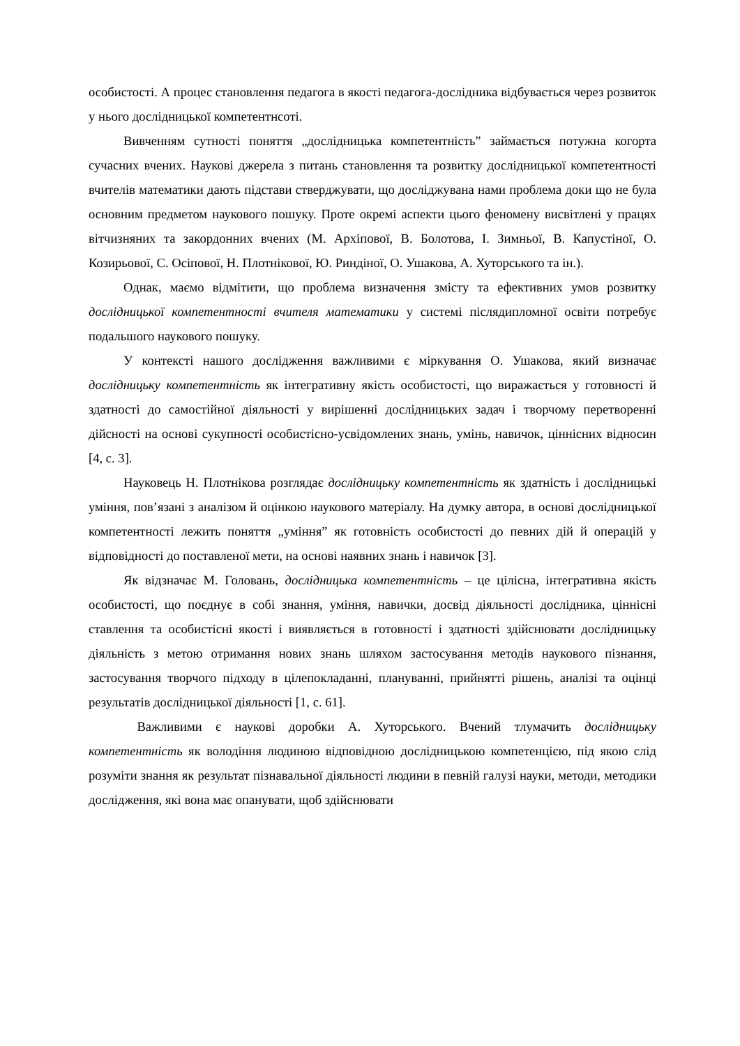особистості. А процес становлення педагога в якості педагога-дослідника відбувається через розвиток у нього дослідницької компетентнсоті.
Вивченням сутності поняття „дослідницька компетентність” займається потужна когорта сучасних вчених. Наукові джерела з питань становлення та розвитку дослідницької компетентності вчителів математики дають підстави стверджувати, що досліджувана нами проблема доки що не була основним предметом наукового пошуку. Проте окремі аспекти цього феномену висвітлені у працях вітчизняних та закордонних вчених (М. Архіпової, В. Болотова, І. Зимньої, В. Капустіної, О. Козирьової, С. Осіпової, Н. Плотнікової, Ю. Риндіної, О. Ушакова, А. Хуторського та ін.).
Однак, маємо відмітити, що проблема визначення змісту та ефективних умов розвитку дослідницької компетентності вчителя математики у системі післядипломної освіти потребує подальшого наукового пошуку.
У контексті нашого дослідження важливими є міркування О. Ушакова, який визначає дослідницьку компетентність як інтегративну якість особистості, що виражається у готовності й здатності до самостійної діяльності у вирішенні дослідницьких задач і творчому перетворенні дійсності на основі сукупності особистісно-усвідомлених знань, умінь, навичок, ціннісних відносин [4, с. 3].
Науковець Н. Плотнікова розглядає дослідницьку компетентність як здатність і дослідницькі уміння, пов’язані з аналізом й оцінкою наукового матеріалу. На думку автора, в основі дослідницької компетентності лежить поняття „уміння” як готовність особистості до певних дій й операцій у відповідності до поставленої мети, на основі наявних знань і навичок [3].
Як відзначає М. Головань, дослідницька компетентність – це цілісна, інтегративна якість особистості, що поєднує в собі знання, уміння, навички, досвід діяльності дослідника, ціннісні ставлення та особистісні якості і виявляється в готовності і здатності здійснювати дослідницьку діяльність з метою отримання нових знань шляхом застосування методів наукового пізнання, застосування творчого підходу в цілепокладанні, плануванні, прийнятті рішень, аналізі та оцінці результатів дослідницької діяльності [1, с. 61].
Важливими є наукові доробки А. Хуторського. Вчений тлумачить дослідницьку компетентність як володіння людиною відповідною дослідницькою компетенцією, під якою слід розуміти знання як результат пізнавальної діяльності людини в певній галузі науки, методи, методики дослідження, які вона має опанувати, щоб здійснювати